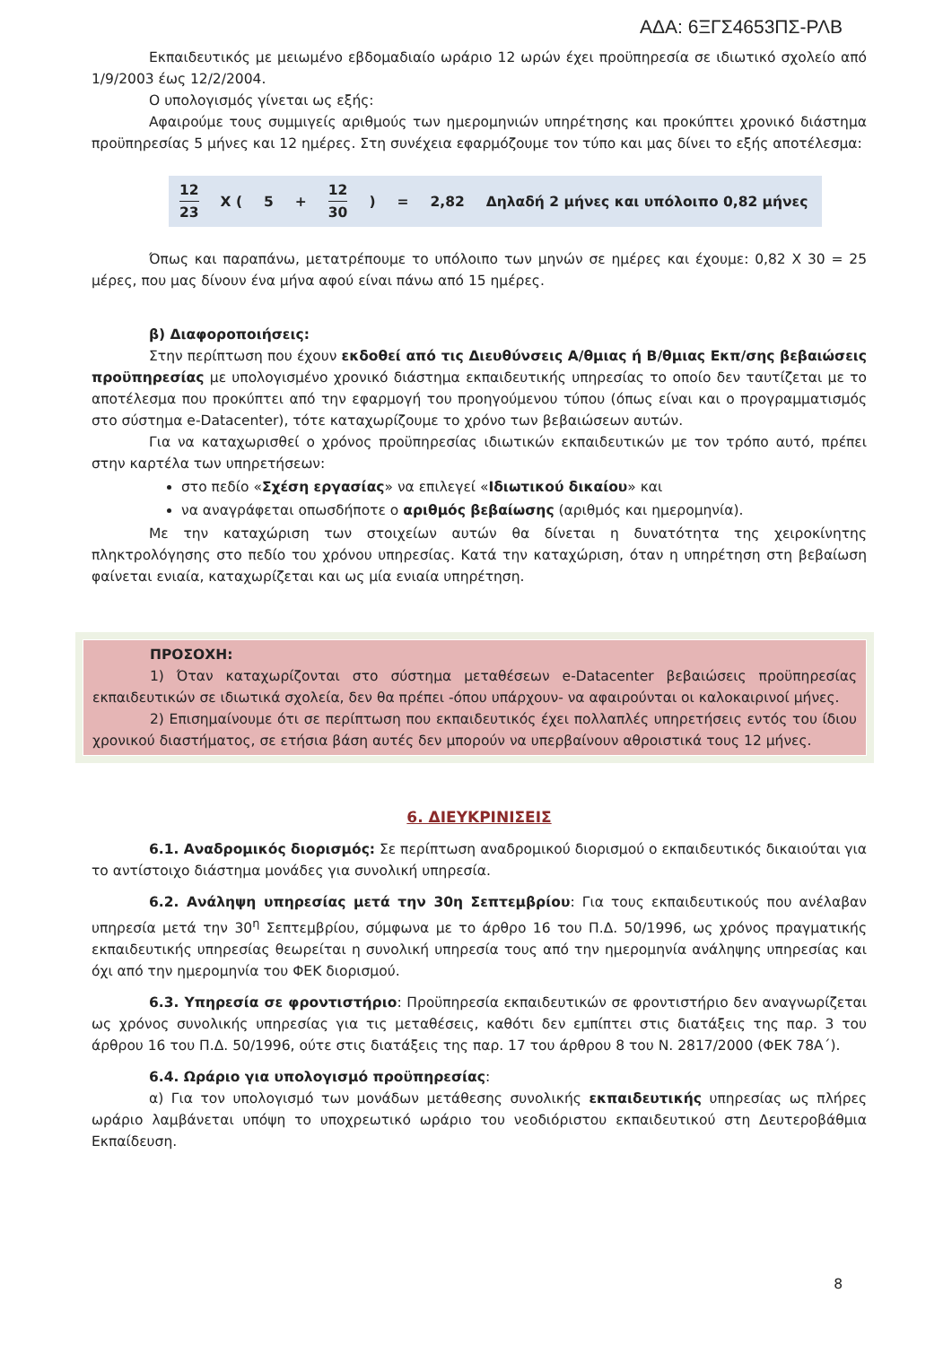ΑΔΑ: 6ΞΓΣ4653ΠΣ-ΡΛΒ
Εκπαιδευτικός με μειωμένο εβδομαδιαίο ωράριο 12 ωρών έχει προϋπηρεσία σε ιδιωτικό σχολείο από 1/9/2003 έως 12/2/2004.
Ο υπολογισμός γίνεται ως εξής:
Αφαιρούμε τους συμμιγείς αριθμούς των ημερομηνιών υπηρέτησης και προκύπτει χρονικό διάστημα προϋπηρεσίας 5 μήνες και 12 ημέρες. Στη συνέχεια εφαρμόζουμε τον τύπο και μας δίνει το εξής αποτέλεσμα:
| 12 23 | X ( | 5 | + | 12 30 | ) | = | 2,82 | Δηλαδή 2 μήνες και υπόλοιπο 0,82 μήνες |
Όπως και παραπάνω, μετατρέπουμε το υπόλοιπο των μηνών σε ημέρες και έχουμε: 0,82 Χ 30 = 25 μέρες, που μας δίνουν ένα μήνα αφού είναι πάνω από 15 ημέρες.
β) Διαφοροποιήσεις:
Στην περίπτωση που έχουν εκδοθεί από τις Διευθύνσεις Α/θμιας ή Β/θμιας Εκπ/σης βεβαιώσεις προϋπηρεσίας με υπολογισμένο χρονικό διάστημα εκπαιδευτικής υπηρεσίας το οποίο δεν ταυτίζεται με το αποτέλεσμα που προκύπτει από την εφαρμογή του προηγούμενου τύπου (όπως είναι και ο προγραμματισμός στο σύστημα e-Datacenter), τότε καταχωρίζουμε το χρόνο των βεβαιώσεων αυτών.
Για να καταχωρισθεί ο χρόνος προϋπηρεσίας ιδιωτικών εκπαιδευτικών με τον τρόπο αυτό, πρέπει στην καρτέλα των υπηρετήσεων:
στο πεδίο «Σχέση εργασίας» να επιλεγεί «Ιδιωτικού δικαίου» και
να αναγράφεται οπωσδήποτε ο αριθμός βεβαίωσης (αριθμός και ημερομηνία).
Με την καταχώριση των στοιχείων αυτών θα δίνεται η δυνατότητα της χειροκίνητης πληκτρολόγησης στο πεδίο του χρόνου υπηρεσίας. Κατά την καταχώριση, όταν η υπηρέτηση στη βεβαίωση φαίνεται ενιαία, καταχωρίζεται και ως μία ενιαία υπηρέτηση.
ΠΡΟΣΟΧΗ:
1) Όταν καταχωρίζονται στο σύστημα μεταθέσεων e-Datacenter βεβαιώσεις προϋπηρεσίας εκπαιδευτικών σε ιδιωτικά σχολεία, δεν θα πρέπει -όπου υπάρχουν- να αφαιρούνται οι καλοκαιρινοί μήνες.
2) Επισημαίνουμε ότι σε περίπτωση που εκπαιδευτικός έχει πολλαπλές υπηρετήσεις εντός του ίδιου χρονικού διαστήματος, σε ετήσια βάση αυτές δεν μπορούν να υπερβαίνουν αθροιστικά τους 12 μήνες.
6. ΔΙΕΥΚΡΙΝΙΣΕΙΣ
6.1. Αναδρομικός διορισμός: Σε περίπτωση αναδρομικού διορισμού ο εκπαιδευτικός δικαιούται για το αντίστοιχο διάστημα μονάδες για συνολική υπηρεσία.
6.2. Ανάληψη υπηρεσίας μετά την 30η Σεπτεμβρίου: Για τους εκπαιδευτικούς που ανέλαβαν υπηρεσία μετά την 30<sup>η</sup> Σεπτεμβρίου, σύμφωνα με το άρθρο 16 του Π.Δ. 50/1996, ως χρόνος πραγματικής εκπαιδευτικής υπηρεσίας θεωρείται η συνολική υπηρεσία τους από την ημερομηνία ανάληψης υπηρεσίας και όχι από την ημερομηνία του ΦΕΚ διορισμού.
6.3. Υπηρεσία σε φροντιστήριο: Προϋπηρεσία εκπαιδευτικών σε φροντιστήριο δεν αναγνωρίζεται ως χρόνος συνολικής υπηρεσίας για τις μεταθέσεις, καθότι δεν εμπίπτει στις διατάξεις της παρ. 3 του άρθρου 16 του Π.Δ. 50/1996, ούτε στις διατάξεις της παρ. 17 του άρθρου 8 του Ν. 2817/2000 (ΦΕΚ 78Α΄).
6.4. Ωράριο για υπολογισμό προϋπηρεσίας:
α) Για τον υπολογισμό των μονάδων μετάθεσης συνολικής εκπαιδευτικής υπηρεσίας ως πλήρες ωράριο λαμβάνεται υπόψη το υποχρεωτικό ωράριο του νεοδιόριστου εκπαιδευτικού στη Δευτεροβάθμια Εκπαίδευση.
8